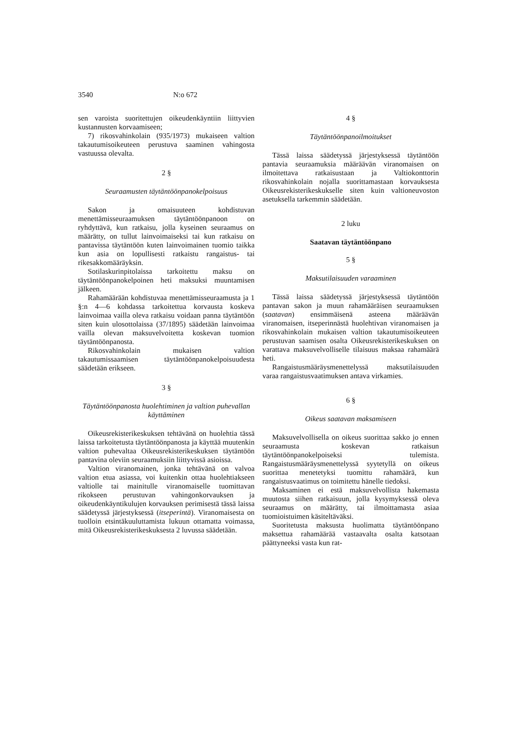3540 N:o 672
sen varoista suoritettujen oikeudenkäyntiin liittyvien kustannusten korvaamiseen;
7) rikosvahinkolain (935/1973) mukaiseen valtion takautumisoikeuteen perustuva saaminen vahingosta vastuussa olevalta.
2 §
Seuraamusten täytäntöönpanokelpoisuus
Sakon ja omaisuuteen kohdistuvan menettämisseuraamuksen täytäntöönpanoon on ryhdyttävä, kun ratkaisu, jolla kyseinen seuraamus on määrätty, on tullut lainvoimaiseksi tai kun ratkaisu on pantavissa täytäntöön kuten lainvoimainen tuomio taikka kun asia on lopullisesti ratkaistu rangaistus- tai rikesakkomääräyksin.
Sotilaskurinpitolaissa tarkoitettu maksu on täytäntöönpanokelpoinen heti maksuksi muuntamisen jälkeen.
Rahamäärään kohdistuvaa menettämisseuraamusta ja 1 §:n 4—6 kohdassa tarkoitettua korvausta koskeva lainvoimaa vailla oleva ratkaisu voidaan panna täytäntöön siten kuin ulosottolaissa (37/1895) säädetään lainvoimaa vailla olevan maksuvelvoitetta koskevan tuomion täytäntöönpanosta.
Rikosvahinkolain mukaisen valtion takautumissaamisen täytäntöönpanokelpoisuudesta säädetään erikseen.
3 §
Täytäntöönpanosta huolehtiminen ja valtion puhevallan käyttäminen
Oikeusrekisterikeskuksen tehtävänä on huolehtia tässä laissa tarkoitetusta täytäntöönpanosta ja käyttää muutenkin valtion puhevaltaa Oikeusrekisterikeskuksen täytäntöön pantavina oleviin seuraamuksiin liittyvissä asioissa.
Valtion viranomainen, jonka tehtävänä on valvoa valtion etua asiassa, voi kuitenkin ottaa huolehtiakseen valtiolle tai mainitulle viranomaiselle tuomittavan rikokseen perustuvan vahingonkorvauksen ja oikeudenkäyntikulujen korvauksen perimisestä tässä laissa säädetyssä järjestyksessä (itseperintä). Viranomaisesta on tuolloin etsintäkuuluttamista lukuun ottamatta voimassa, mitä Oikeusrekisterikeskuksesta 2 luvussa säädetään.
4 §
Täytäntöönpanoilmoitukset
Tässä laissa säädetyssä järjestyksessä täytäntöön pantavia seuraamuksia määräävän viranomaisen on ilmoitettava ratkaisustaan ja Valtiokonttorin rikosvahinkolain nojalla suorittamastaan korvauksesta Oikeusrekisterikeskukselle siten kuin valtioneuvoston asetuksella tarkemmin säädetään.
2 luku
Saatavan täytäntöönpano
5 §
Maksutilaisuuden varaaminen
Tässä laissa säädetyssä järjestyksessä täytäntöön pantavan sakon ja muun rahamääräisen seuraamuksen (saatavan) ensimmäisenä asteena määräävän viranomaisen, itseperinnästä huolehtivan viranomaisen ja rikosvahinkolain mukaisen valtion takautumisoikeuteen perustuvan saamisen osalta Oikeusrekisterikeskuksen on varattava maksuvelvolliselle tilaisuus maksaa rahamäärä heti.
Rangaistusmääräysmenettelyssä maksutilaisuuden varaa rangaistusvaatimuksen antava virkamies.
6 §
Oikeus saatavan maksamiseen
Maksuvelvollisella on oikeus suorittaa sakko jo ennen seuraamusta koskevan ratkaisun täytäntöönpanokelpoiseksi tulemista. Rangaistusmääräysmenettelyssä syytetyllä on oikeus suorittaa menetetyksi tuomittu rahamäärä, kun rangaistusvaatimus on toimitettu hänelle tiedoksi.
Maksaminen ei estä maksuvelvollista hakemasta muutosta siihen ratkaisuun, jolla kysymyksessä oleva seuraamus on määrätty, tai ilmoittamasta asiaa tuomioistuimen käsiteltäväksi.
Suoritetusta maksusta huolimatta täytäntöönpano maksettua rahamäärää vastaavalta osalta katsotaan päättyneeksi vasta kun rat-